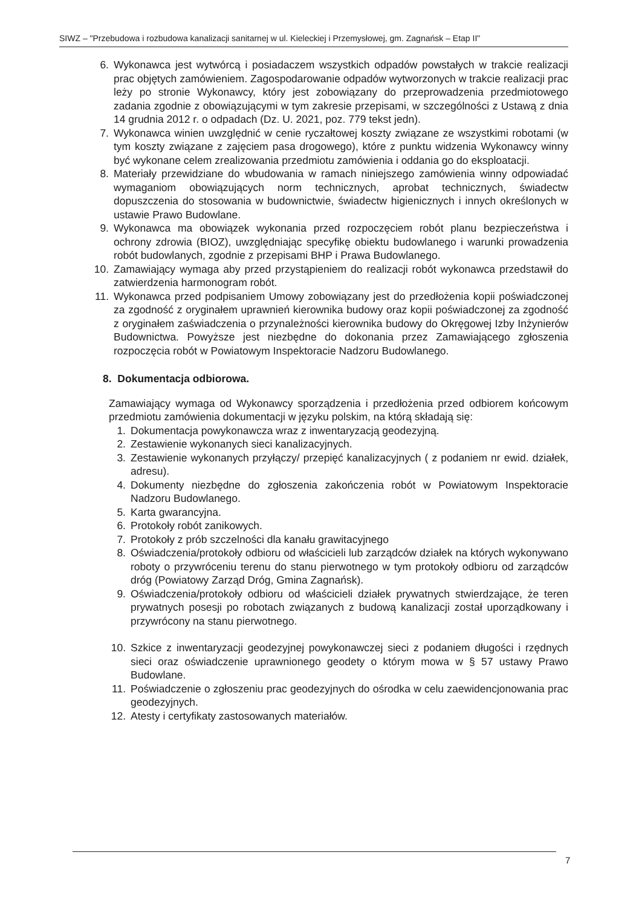SIWZ – "Przebudowa i rozbudowa kanalizacji sanitarnej w ul. Kieleckiej i Przemysłowej, gm. Zagnańsk – Etap II"
6. Wykonawca jest wytwórcą i posiadaczem wszystkich odpadów powstałych w trakcie realizacji prac objętych zamówieniem. Zagospodarowanie odpadów wytworzonych w trakcie realizacji prac leży po stronie Wykonawcy, który jest zobowiązany do przeprowadzenia przedmiotowego zadania zgodnie z obowiązującymi w tym zakresie przepisami, w szczególności z Ustawą z dnia 14 grudnia 2012 r. o odpadach (Dz. U. 2021, poz. 779 tekst jedn).
7. Wykonawca winien uwzględnić w cenie ryczałtowej koszty związane ze wszystkimi robotami (w tym koszty związane z zajęciem pasa drogowego), które z punktu widzenia Wykonawcy winny być wykonane celem zrealizowania przedmiotu zamówienia i oddania go do eksploatacji.
8. Materiały przewidziane do wbudowania w ramach niniejszego zamówienia winny odpowiadać wymaganiom obowiązujących norm technicznych, aprobat technicznych, świadectw dopuszczenia do stosowania w budownictwie, świadectw higienicznych i innych określonych w ustawie Prawo Budowlane.
9. Wykonawca ma obowiązek wykonania przed rozpoczęciem robót planu bezpieczeństwa i ochrony zdrowia (BIOZ), uwzględniając specyfikę obiektu budowlanego i warunki prowadzenia robót budowlanych, zgodnie z przepisami BHP i Prawa Budowlanego.
10. Zamawiający wymaga aby przed przystąpieniem do realizacji robót wykonawca przedstawił do zatwierdzenia harmonogram robót.
11. Wykonawca przed podpisaniem Umowy zobowiązany jest do przedłożenia kopii poświadczonej za zgodność z oryginałem uprawnień kierownika budowy oraz kopii poświadczonej za zgodność z oryginałem zaświadczenia o przynależności kierownika budowy do Okręgowej Izby Inżynierów Budownictwa. Powyższe jest niezbędne do dokonania przez Zamawiającego zgłoszenia rozpoczęcia robót w Powiatowym Inspektoracie Nadzoru Budowlanego.
8. Dokumentacja odbiorowa.
Zamawiający wymaga od Wykonawcy sporządzenia i przedłożenia przed odbiorem końcowym przedmiotu zamówienia dokumentacji w języku polskim, na którą składają się:
1. Dokumentacja powykonawcza wraz z inwentaryzacją geodezyjną.
2. Zestawienie wykonanych sieci kanalizacyjnych.
3. Zestawienie wykonanych przyłączy/ przepięć kanalizacyjnych ( z podaniem nr ewid. działek, adresu).
4. Dokumenty niezbędne do zgłoszenia zakończenia robót w Powiatowym Inspektoracie Nadzoru Budowlanego.
5. Karta gwarancyjna.
6. Protokoły robót zanikowych.
7. Protokoły z prób szczelności dla kanału grawitacyjnego
8. Oświadczenia/protokoły odbioru od właścicieli lub zarządców działek na których wykonywano roboty o przywróceniu terenu do stanu pierwotnego w tym protokoły odbioru od zarządców dróg (Powiatowy Zarząd Dróg, Gmina Zagnańsk).
9. Oświadczenia/protokoły odbioru od właścicieli działek prywatnych stwierdzające, że teren prywatnych posesji po robotach związanych z budową kanalizacji został uporządkowany i przywrócony na stanu pierwotnego.
10. Szkice z inwentaryzacji geodezyjnej powykonawczej sieci z podaniem długości i rzędnych sieci oraz oświadczenie uprawnionego geodety o którym mowa w § 57 ustawy Prawo Budowlane.
11. Poświadczenie o zgłoszeniu prac geodezyjnych do ośrodka w celu zaewidencjonowania prac geodezyjnych.
12. Atesty i certyfikaty zastosowanych materiałów.
7